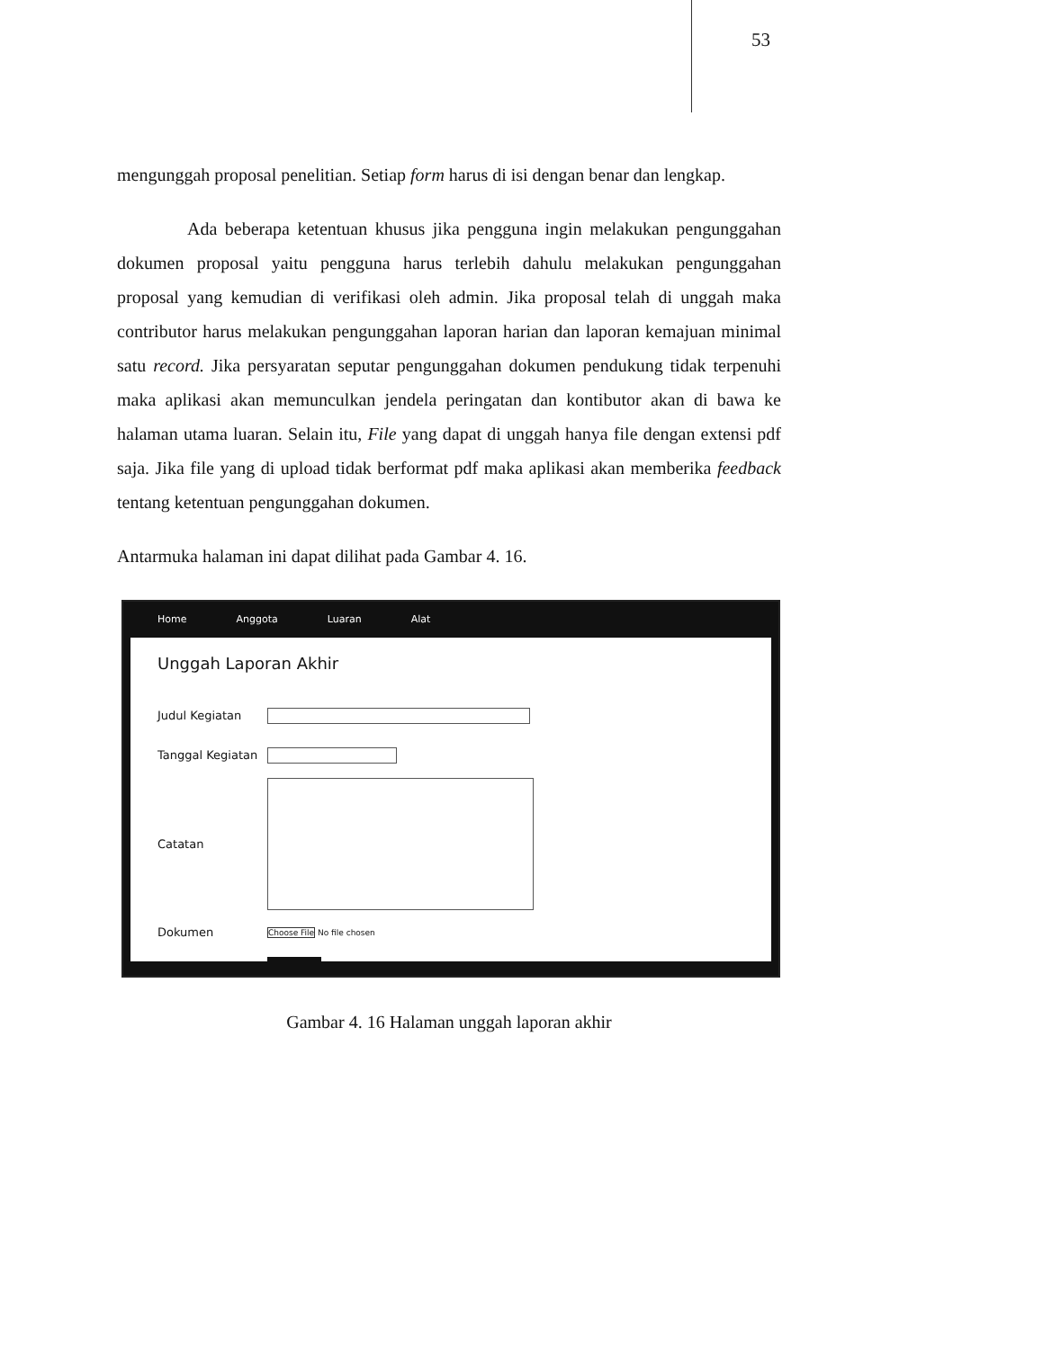53
mengunggah proposal penelitian. Setiap form harus di isi dengan benar dan lengkap.
Ada beberapa ketentuan khusus jika pengguna ingin melakukan pengunggahan dokumen proposal yaitu pengguna harus terlebih dahulu melakukan pengunggahan proposal yang kemudian di verifikasi oleh admin. Jika proposal telah di unggah maka contributor harus melakukan pengunggahan laporan harian dan laporan kemajuan minimal satu record. Jika persyaratan seputar pengunggahan dokumen pendukung tidak terpenuhi maka aplikasi akan memunculkan jendela peringatan dan kontibutor akan di bawa ke halaman utama luaran. Selain itu, File yang dapat di unggah hanya file dengan extensi pdf saja. Jika file yang di upload tidak berformat pdf maka aplikasi akan memberika feedback tentang ketentuan pengunggahan dokumen.
Antarmuka halaman ini dapat dilihat pada Gambar 4. 16.
Home Anggota Luaran Alat
Unggah Laporan Akhir
Judul Kegiatan
Tanggal Kegiatan
Catatan
Dokumen Choose File No file chosen
Gambar 4. 16 Halaman unggah laporan akhir